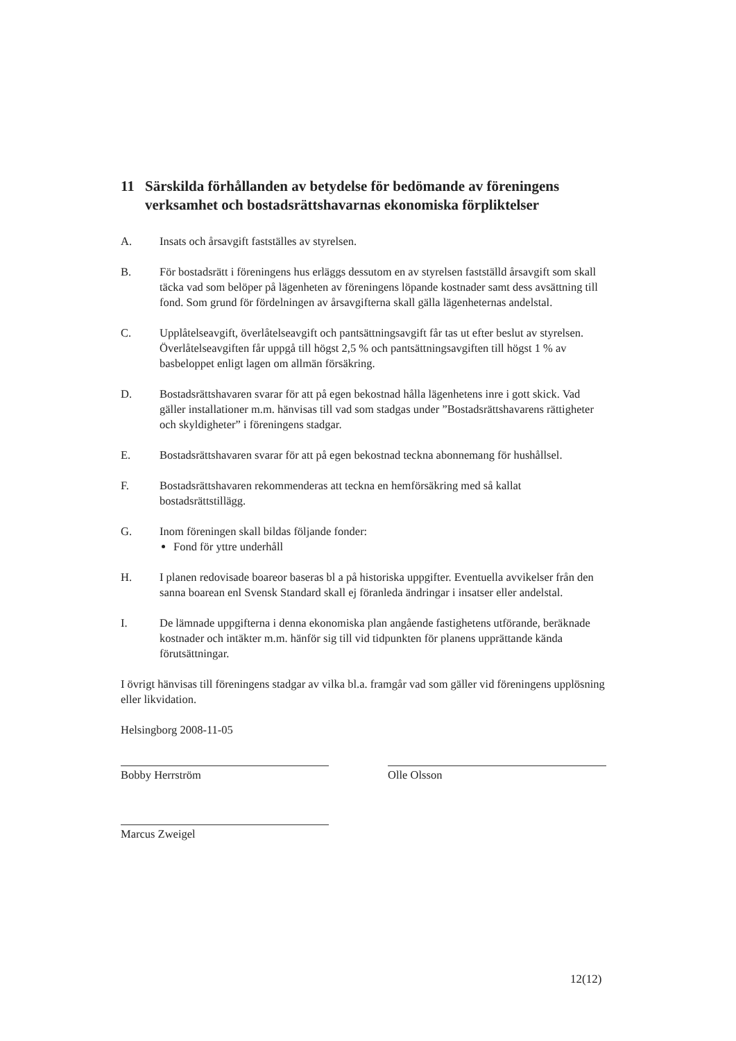11 Särskilda förhållanden av betydelse för bedömande av föreningens verksamhet och bostadsrättshavarnas ekonomiska förpliktelser
A. Insats och årsavgift fastställes av styrelsen.
B. För bostadsrätt i föreningens hus erläggs dessutom en av styrelsen fastställd årsavgift som skall täcka vad som belöper på lägenheten av föreningens löpande kostnader samt dess avsättning till fond. Som grund för fördelningen av årsavgifterna skall gälla lägenheternas andelstal.
C. Upplåtelseavgift, överlåtelseavgift och pantsättningsavgift får tas ut efter beslut av styrelsen. Överlåtelseavgiften får uppgå till högst 2,5 % och pantsättningsavgiften till högst 1 % av basbeloppet enligt lagen om allmän försäkring.
D. Bostadsrättshavaren svarar för att på egen bekostnad hålla lägenhetens inre i gott skick. Vad gäller installationer m.m. hänvisas till vad som stadgas under ”Bostadsrättshavarens rättigheter och skyldigheter” i föreningens stadgar.
E. Bostadsrättshavaren svarar för att på egen bekostnad teckna abonnemang för hushållsel.
F. Bostadsrättshavaren rekommenderas att teckna en hemförsäkring med så kallat bostadsrättstillägg.
G. Inom föreningen skall bildas följande fonder:
Fond för yttre underhåll
H. I planen redovisade boareor baseras bl a på historiska uppgifter. Eventuella avvikelser från den sanna boarean enl Svensk Standard skall ej föranleda ändringar i insatser eller andelstal.
I. De lämnade uppgifterna i denna ekonomiska plan angående fastighetens utförande, beräknade kostnader och intäkter m.m. hänför sig till vid tidpunkten för planens upprättande kända förutsättningar.
I övrigt hänvisas till föreningens stadgar av vilka bl.a. framgår vad som gäller vid föreningens upplösning eller likvidation.
Helsingborg 2008-11-05
Bobby Herrström Olle Olsson
Marcus Zweigel
12(12)